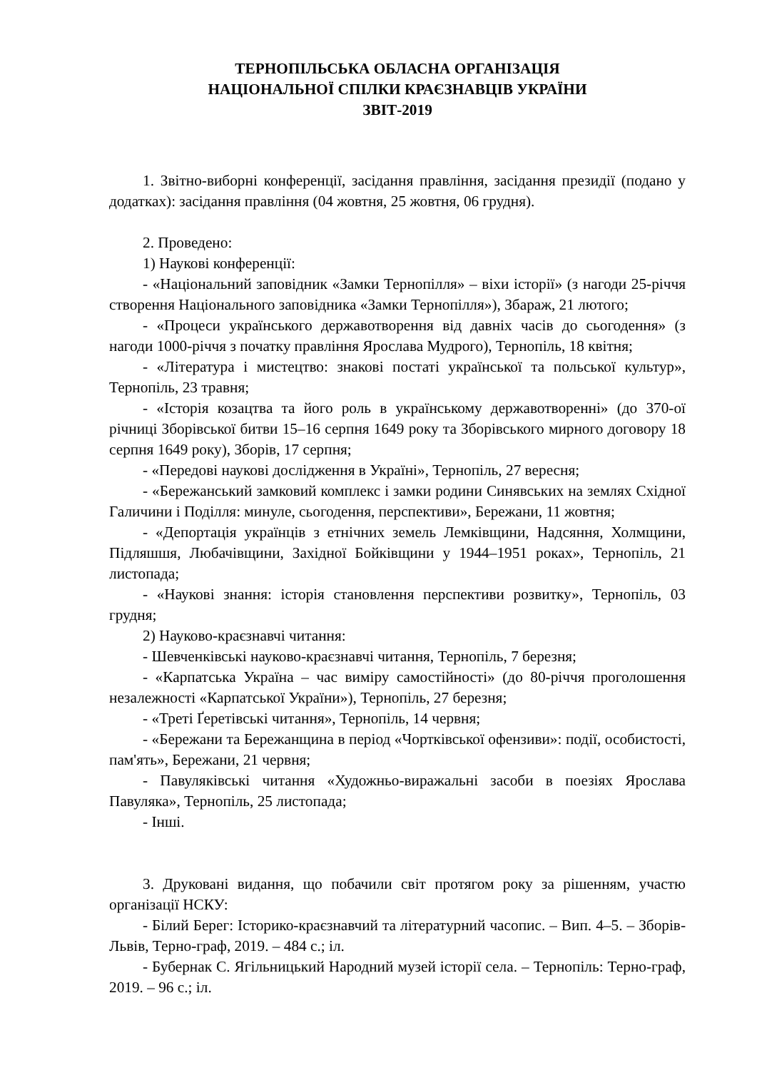ТЕРНОПІЛЬСЬКА ОБЛАСНА ОРГАНІЗАЦІЯ
НАЦІОНАЛЬНОЇ СПІЛКИ КРАЄЗНАВЦІВ УКРАЇНИ
ЗВІТ-2019
1. Звітно-виборні конференції, засідання правління, засідання президії (подано у додатках): засідання правління (04 жовтня, 25 жовтня, 06 грудня).
2. Проведено:
1) Наукові конференції:
- «Національний заповідник «Замки Тернопілля» – віхи історії» (з нагоди 25-річчя створення Національного заповідника «Замки Тернопілля»), Збараж, 21 лютого;
- «Процеси українського державотворення від давніх часів до сьогодення» (з нагоди 1000-річчя з початку правління Ярослава Мудрого), Тернопіль, 18 квітня;
- «Література і мистецтво: знакові постаті української та польської культур», Тернопіль, 23 травня;
- «Історія козацтва та його роль в українському державотворенні» (до 370-ої річниці Зборівської битви 15–16 серпня 1649 року та Зборівського мирного договору 18 серпня 1649 року), Зборів, 17 серпня;
- «Передові наукові дослідження в Україні», Тернопіль, 27 вересня;
- «Бережанський замковий комплекс і замки родини Синявських на землях Східної Галичини і Поділля: минуле, сьогодення, перспективи», Бережани, 11 жовтня;
- «Депортація українців з етнічних земель Лемківщини, Надсяння, Холмщини, Підляшшя, Любачівщини, Західної Бойківщини у 1944–1951 роках», Тернопіль, 21 листопада;
- «Наукові знання: історія становлення перспективи розвитку», Тернопіль, 03 грудня;
2) Науково-краєзнавчі читання:
- Шевченківські науково-краєзнавчі читання, Тернопіль, 7 березня;
- «Карпатська Україна – час виміру самостійності» (до 80-річчя проголошення незалежності «Карпатської України»), Тернопіль, 27 березня;
- «Треті Ґеретівські читання», Тернопіль, 14 червня;
- «Бережани та Бережанщина в період «Чортківської офензиви»: події, особистості, пам'ять», Бережани, 21 червня;
- Павуляківські читання «Художньо-виражальні засоби в поезіях Ярослава Павуляка», Тернопіль, 25 листопада;
- Інші.
3. Друковані видання, що побачили світ протягом року за рішенням, участю організації НСКУ:
- Білий Берег: Історико-краєзнавчий та літературний часопис. – Вип. 4–5. – Зборів-Львів, Терно-граф, 2019. – 484 с.; іл.
- Бубернак С. Ягільницький Народний музей історії села. – Тернопіль: Терно-граф, 2019. – 96 с.; іл.